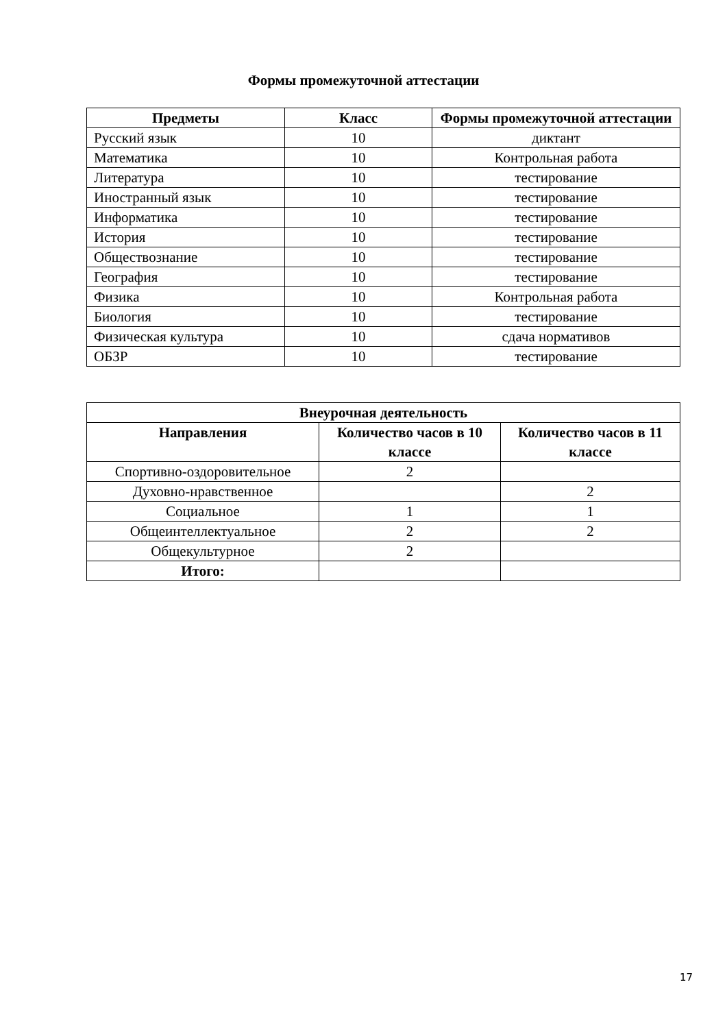Формы промежуточной аттестации
| Предметы | Класс | Формы промежуточной аттестации |
| --- | --- | --- |
| Русский язык | 10 | диктант |
| Математика | 10 | Контрольная работа |
| Литература | 10 | тестирование |
| Иностранный язык | 10 | тестирование |
| Информатика | 10 | тестирование |
| История | 10 | тестирование |
| Обществознание | 10 | тестирование |
| География | 10 | тестирование |
| Физика | 10 | Контрольная работа |
| Биология | 10 | тестирование |
| Физическая культура | 10 | сдача нормативов |
| ОБЗР | 10 | тестирование |
| Внеурочная деятельность | | |
| --- | --- | --- |
| Направления | Количество часов в 10 классе | Количество часов в 11 классе |
| Спортивно-оздоровительное | 2 | |
| Духовно-нравственное | | 2 |
| Социальное | 1 | 1 |
| Общеинтеллектуальное | 2 | 2 |
| Общекультурное | 2 | |
| Итого: | | |
17